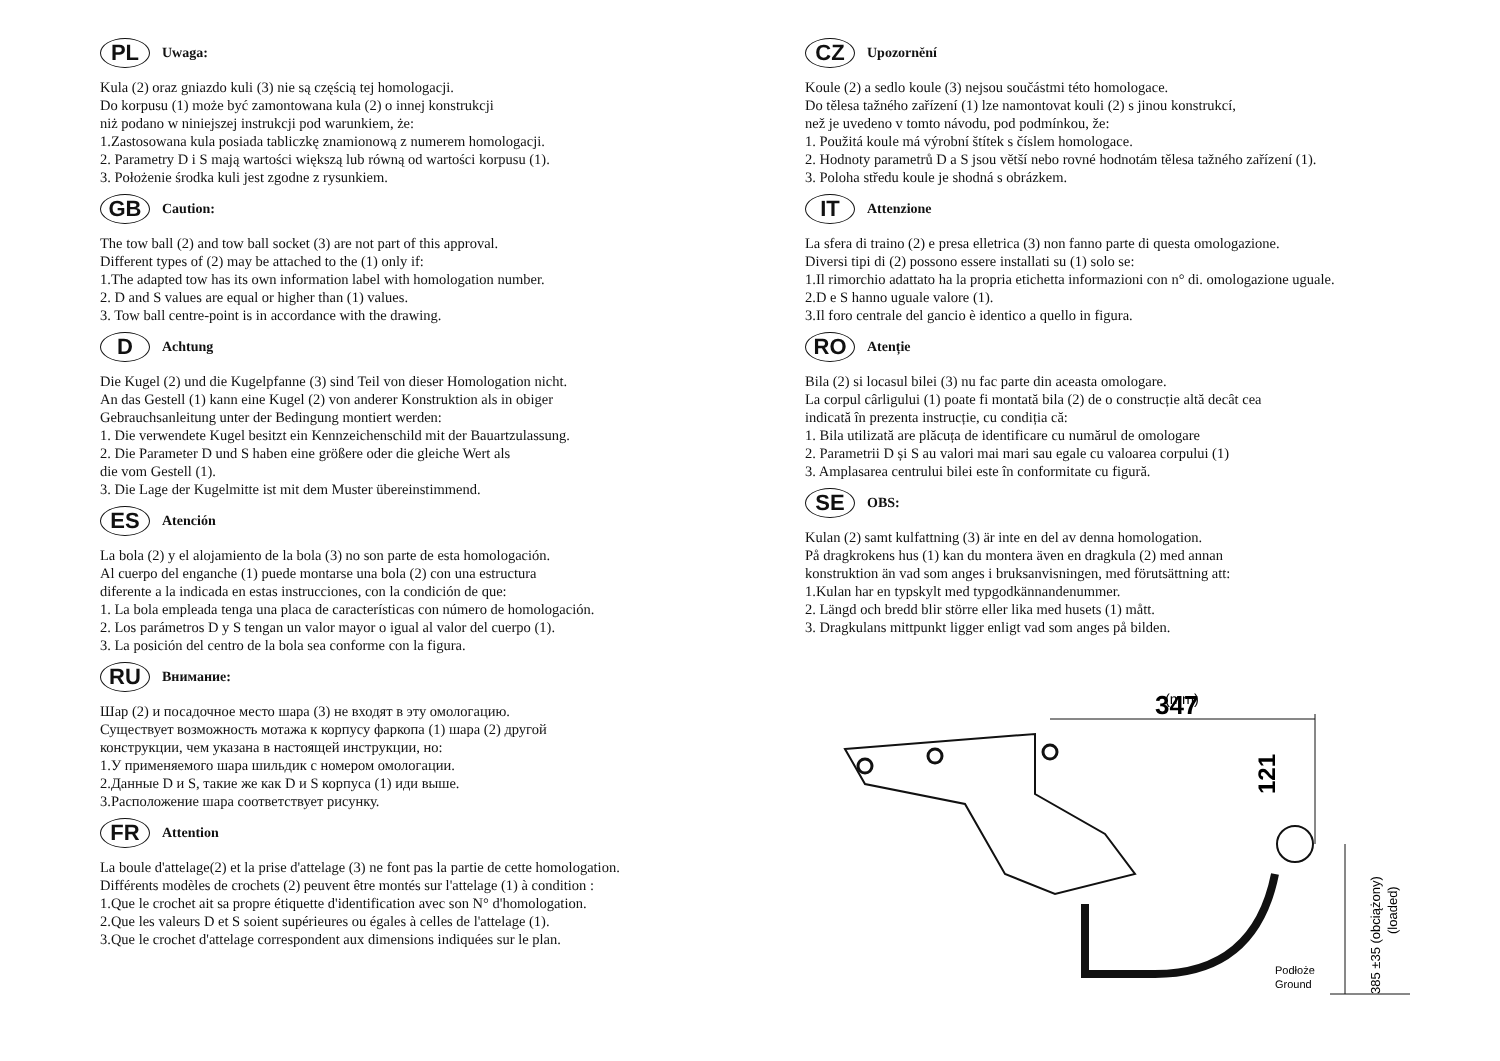PL Uwaga:
Kula (2) oraz gniazdo kuli (3) nie są częścią tej homologacji.
Do korpusu (1) może być zamontowana kula (2) o innej konstrukcji
niż podano w niniejszej instrukcji pod warunkiem, że:
1.Zastosowana kula posiada tabliczkę znamionową z numerem homologacji.
2. Parametry D i S mają wartości większą lub równą od wartości korpusu (1).
3. Położenie środka kuli jest zgodne z rysunkiem.
GB Caution:
The tow ball (2) and tow ball socket (3) are not part of this approval.
Different types of (2) may be attached to the (1) only if:
1.The adapted tow has its own information label with homologation number.
2. D and S values are equal or higher than (1) values.
3. Tow ball centre-point is in accordance with the drawing.
D Achtung
Die Kugel (2) und die Kugelpfanne (3) sind Teil von dieser Homologation nicht.
An das Gestell (1) kann eine Kugel (2) von anderer Konstruktion als in obiger
Gebrauchsanleitung unter der Bedingung montiert werden:
1. Die verwendete Kugel besitzt ein Kennzeichenschild mit der Bauartzulassung.
2. Die Parameter D und S haben eine größere oder die gleiche Wert als
die vom Gestell (1).
3. Die Lage der Kugelmitte ist mit dem Muster übereinstimmend.
ES Atención
La bola (2) y el alojamiento de la bola (3) no son parte de esta homologación.
Al cuerpo del enganche (1) puede montarse una bola (2) con una estructura
diferente a la indicada en estas instrucciones, con la condición de que:
1. La bola empleada tenga una placa de características con número de homologación.
2. Los parámetros D y S tengan un valor mayor o igual al valor del cuerpo (1).
3. La posición del centro de la bola sea conforme con la figura.
RU Внимание:
Шар (2) и посадочное место шара (3) не входят в эту омологацию.
Существует возможность мотажа к корпусу фаркопа (1) шара (2) другой
конструкции, чем указана в настоящей инструкции, но:
1.У применяемого шара шильдик с номером омологации.
2.Данные D и S, такие же как D и S корпуса (1) иди выше.
3.Расположение шара соответствует рисунку.
FR Attention
La boule d'attelage(2) et la prise d'attelage (3) ne font pas la partie de cette homologation.
Différents modèles de crochets (2) peuvent être montés sur l'attelage (1) à condition :
1.Que le crochet ait sa propre étiquette d'identification avec son N° d'homologation.
2.Que les valeurs D et S soient supérieures ou égales à celles de l'attelage (1).
3.Que le crochet d'attelage correspondent aux dimensions indiquées sur le plan.
CZ Upozornění
Koule (2) a sedlo koule (3) nejsou součástmi této homologace.
Do tělesa tažného zařízení (1) lze namontovat kouli (2) s jinou konstrukcí,
než je uvedeno v tomto návodu, pod podmínkou, že:
1. Použitá koule má výrobní štítek s číslem homologace.
2. Hodnoty parametrů D a S jsou větší nebo rovné hodnotám tělesa tažného zařízení (1).
3. Poloha středu koule je shodná s obrázkem.
IT Attenzione
La sfera di traino (2) e presa elletrica (3) non fanno parte di questa omologazione.
Diversi tipi di (2) possono essere installati su (1) solo se:
1.Il rimorchio adattato ha la propria etichetta informazioni con n° di. omologazione uguale.
2.D e S hanno uguale valore (1).
3.Il foro centrale del gancio è identico a quello in figura.
RO Atenție
Bila (2) si locasul bilei (3) nu fac parte din aceasta omologare.
La corpul cârligului (1) poate fi montată bila (2) de o construcție altă decât cea
indicată în prezenta instrucție, cu condiția că:
1. Bila utilizată are plăcuța de identificare cu numărul de omologare
2. Parametrii D și S au valori mai mari sau egale cu valoarea corpului (1)
3. Amplasarea centrului bilei este în conformitate cu figură.
SE OBS:
Kulan (2) samt kulfattning (3) är inte en del av denna homologation.
På dragkrokens hus (1) kan du montera även en dragkula (2) med annan
konstruktion än vad som anges i bruksanvisningen, med förutsättning att:
1.Kulan har en typskylt med typgodkännandenummer.
2. Längd och bredd blir större eller lika med husets (1) mått.
3. Dragkulans mittpunkt ligger enligt vad som anges på bilden.
(mm)
347
121
385 ±35 (obciążony)
(loaded)
Podłoże
Ground